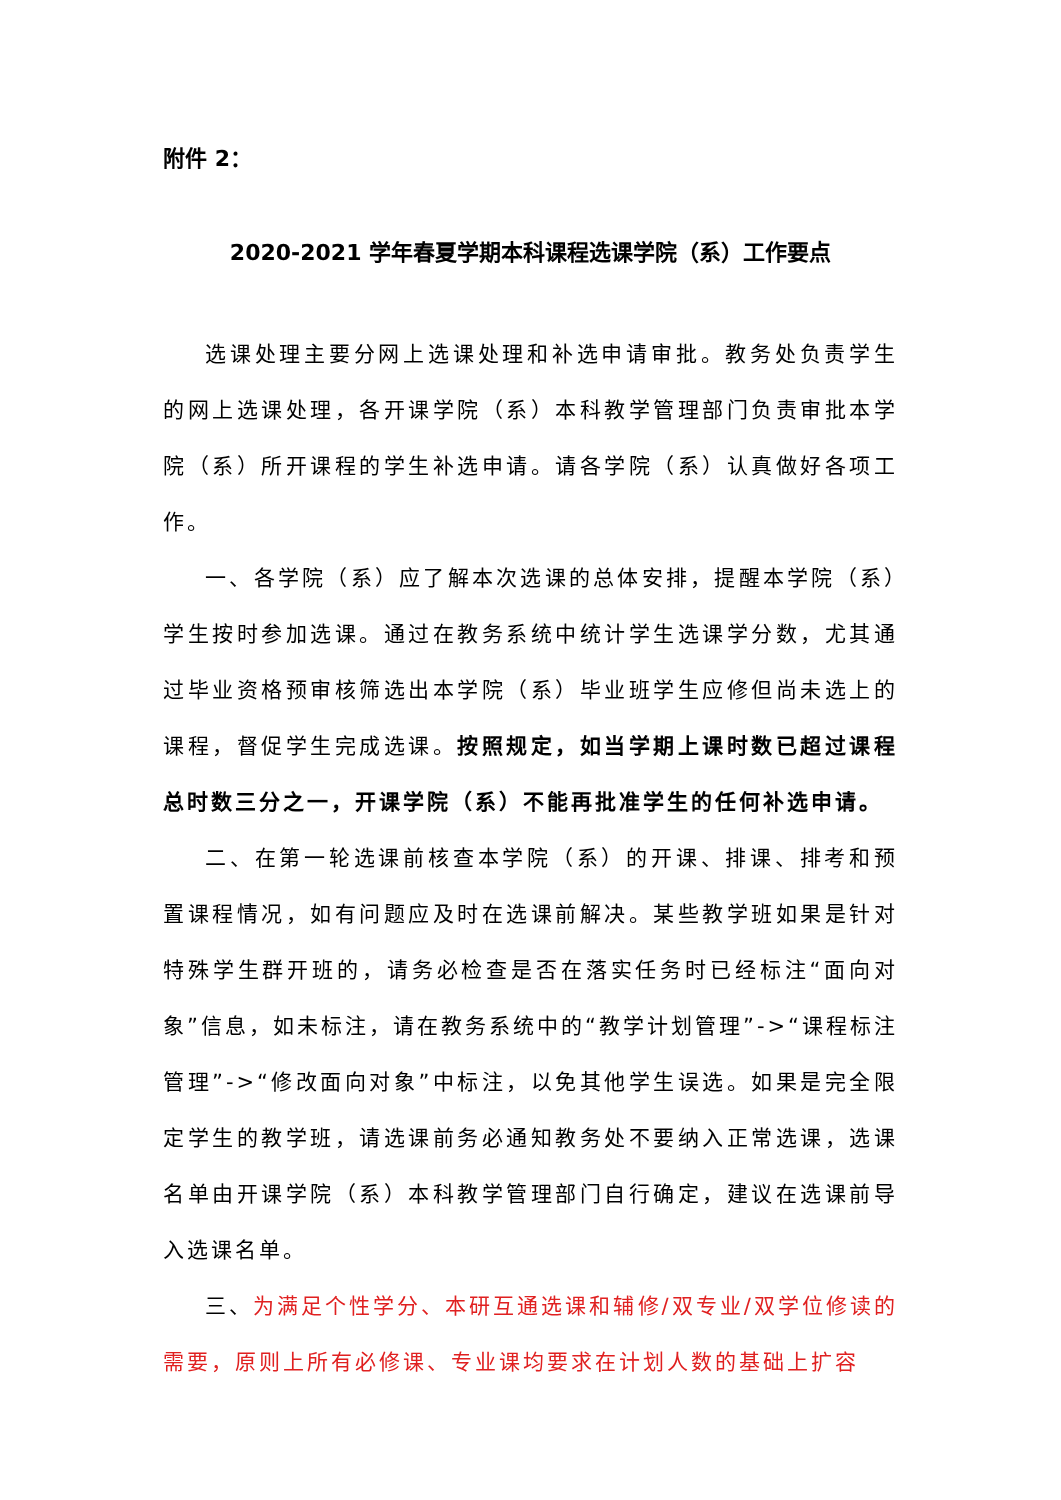附件 2：
2020-2021 学年春夏学期本科课程选课学院（系）工作要点
选课处理主要分网上选课处理和补选申请审批。教务处负责学生的网上选课处理，各开课学院（系）本科教学管理部门负责审批本学院（系）所开课程的学生补选申请。请各学院（系）认真做好各项工作。
一、各学院（系）应了解本次选课的总体安排，提醒本学院（系）学生按时参加选课。通过在教务系统中统计学生选课学分数，尤其通过毕业资格预审核筛选出本学院（系）毕业班学生应修但尚未选上的课程，督促学生完成选课。按照规定，如当学期上课时数已超过课程总时数三分之一，开课学院（系）不能再批准学生的任何补选申请。
二、在第一轮选课前核查本学院（系）的开课、排课、排考和预置课程情况，如有问题应及时在选课前解决。某些教学班如果是针对特殊学生群开班的，请务必检查是否在落实任务时已经标注“面向对象”信息，如未标注，请在教务系统中的“教学计划管理”->“课程标注管理”->“修改面向对象”中标注，以免其他学生误选。如果是完全限定学生的教学班，请选课前务必通知教务处不要纳入正常选课，选课名单由开课学院（系）本科教学管理部门自行确定，建议在选课前导入选课名单。
三、为满足个性学分、本研互通选课和辅修/双专业/双学位修读的需要，原则上所有必修课、专业课均要求在计划人数的基础上扩容